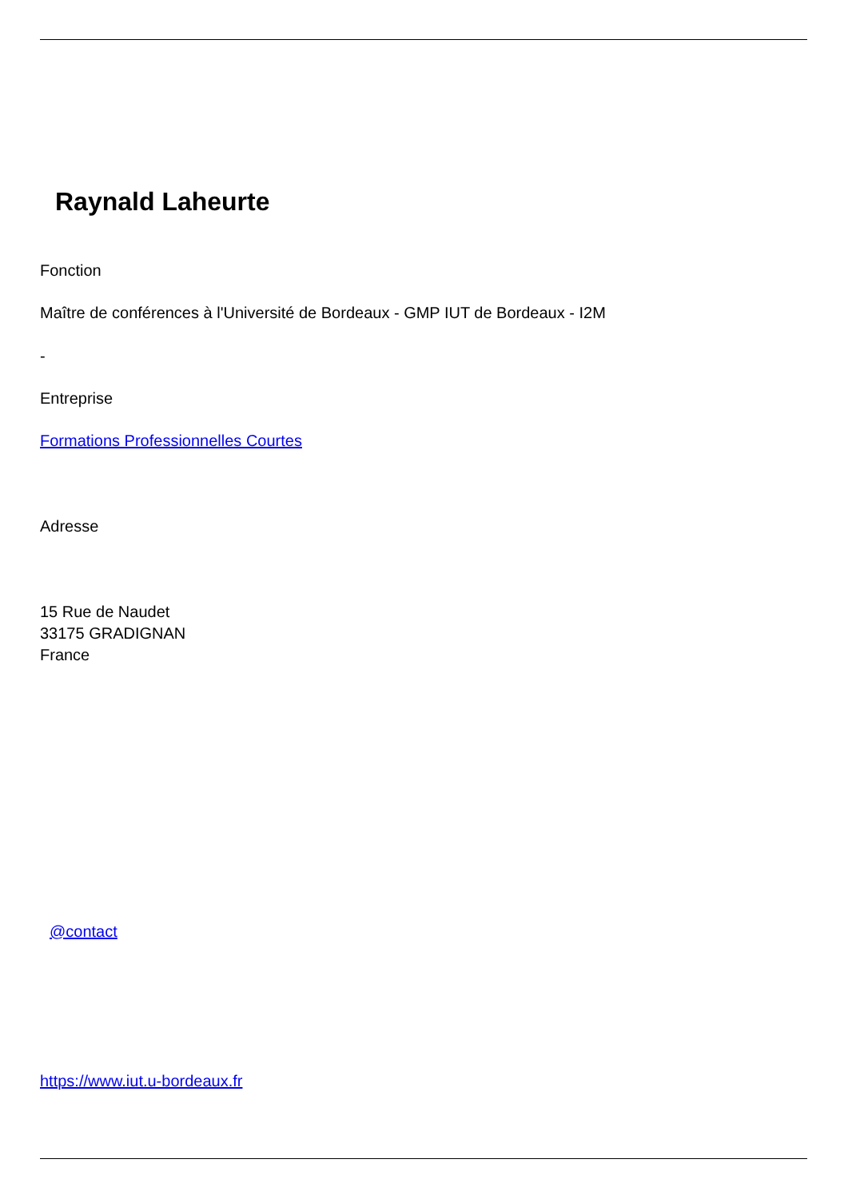Raynald Laheurte
Fonction
Maître de conférences à l'Université de Bordeaux - GMP IUT de Bordeaux - I2M
-
Entreprise
Formations Professionnelles Courtes
Adresse
15 Rue de Naudet
33175 GRADIGNAN
France
@contact
https://www.iut.u-bordeaux.fr